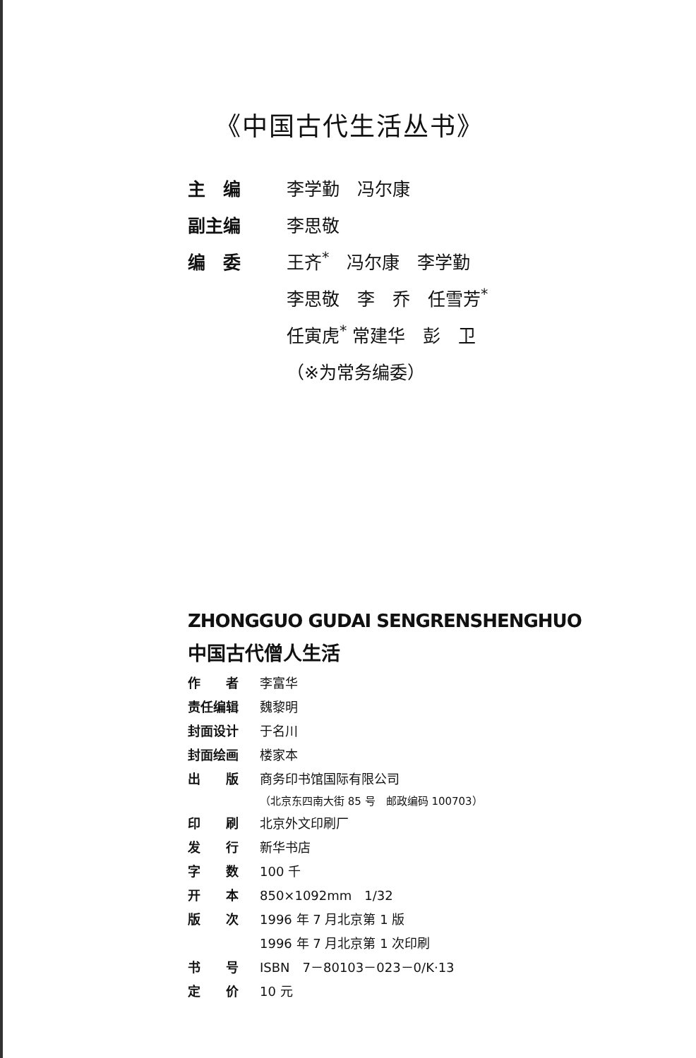《中国古代生活丛书》
| 主 编 | 李学勤 冯尔康 |
| 副主编 | 李思敬 |
| 编 委 | 王齐<sup>*</sup> 冯尔康 李学勤 |
| | 李思敬 李 乔 任雪芳<sup>*</sup> |
| | 任寅虎<sup>*</sup> 常建华 彭 卫 |
| | （※为常务编委） |
ZHONGGUO GUDAI SENGRENSHENGHUO
中国古代僧人生活
| 作 者 | 李富华 |
| 责任编辑 | 魏黎明 |
| 封面设计 | 于名川 |
| 封面绘画 | 楼家本 |
| 出 版 | 商务印书馆国际有限公司 |
| | （北京东四南大街 85 号 邮政编码 100703） |
| 印 刷 | 北京外文印刷厂 |
| 发 行 | 新华书店 |
| 字 数 | 100 千 |
| 开 本 | 850×1092mm 1/32 |
| 版 次 | 1996 年 7 月北京第 1 版 |
| | 1996 年 7 月北京第 1 次印刷 |
| 书 号 | ISBN 7－80103－023－0/K·13 |
| 定 价 | 10 元 |